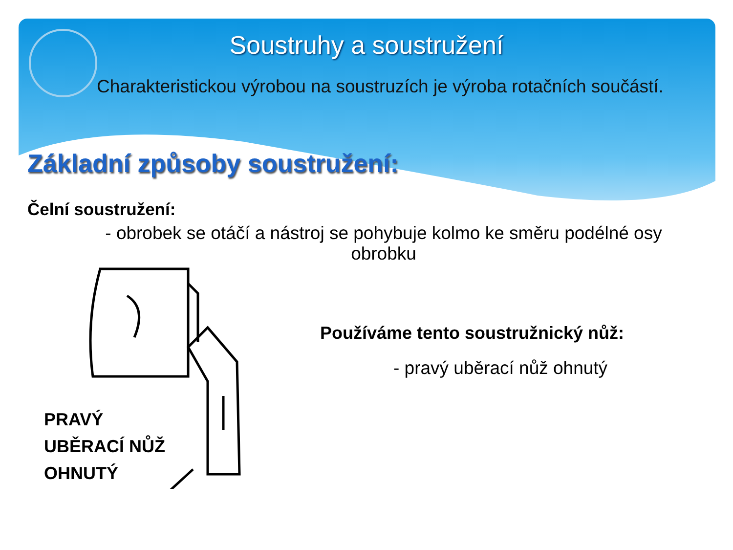Soustruhy a soustružení
Charakteristickou výrobou na soustruzích je výroba rotačních součástí.
Základní způsoby soustružení:
Čelní soustružení:
- obrobek se otáčí a nástroj se pohybuje kolmo ke směru podélné osy obrobku
PRAVÝ
UBĚRACÍ NŮŽ
OHNUTÝ
Používáme tento soustružnický nůž:
- pravý uběrací nůž ohnutý